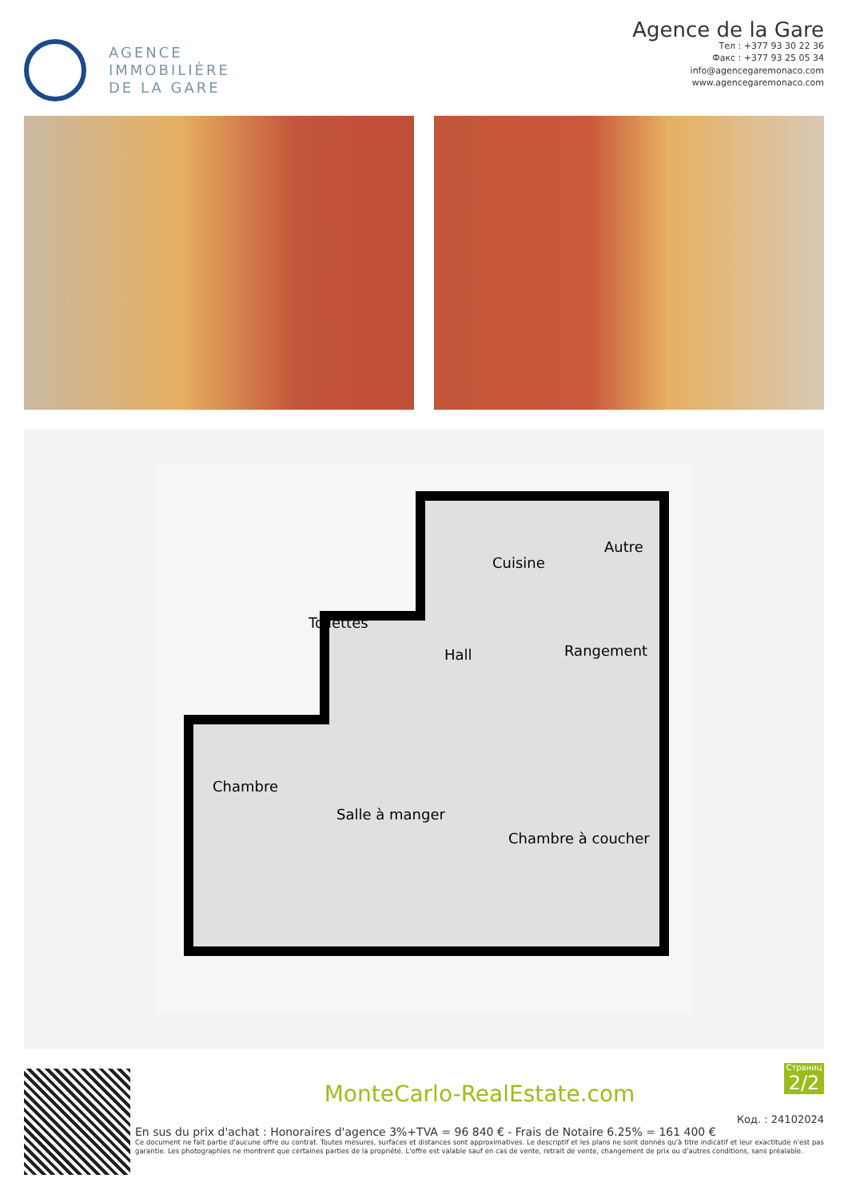AGENCE
IMMOBILIÈRE
DE LA GARE
Agence de la Gare
Тел : +377 93 30 22 36
Факс : +377 93 25 05 34
info@agencegaremonaco.com
www.agencegaremonaco.com
Cuisine
Autre
Toilettes
Hall
Rangement
Chambre
Salle à manger
Chambre à coucher
MonteCarlo-RealEstate.com
Страниц
2/2
Код. : 24102024
En sus du prix d'achat : Honoraires d'agence 3%+TVA = 96 840 € - Frais de Notaire 6.25% = 161 400 €
Ce document ne fait partie d'aucune offre ou contrat. Toutes mesures, surfaces et distances sont approximatives. Le descriptif et les plans ne sont donnés qu'à titre indicatif et leur exactitude n'est pas garantie. Les photographies ne montrent que certaines parties de la propriété. L'offre est valable sauf en cas de vente, retrait de vente, changement de prix ou d'autres conditions, sans préalable.